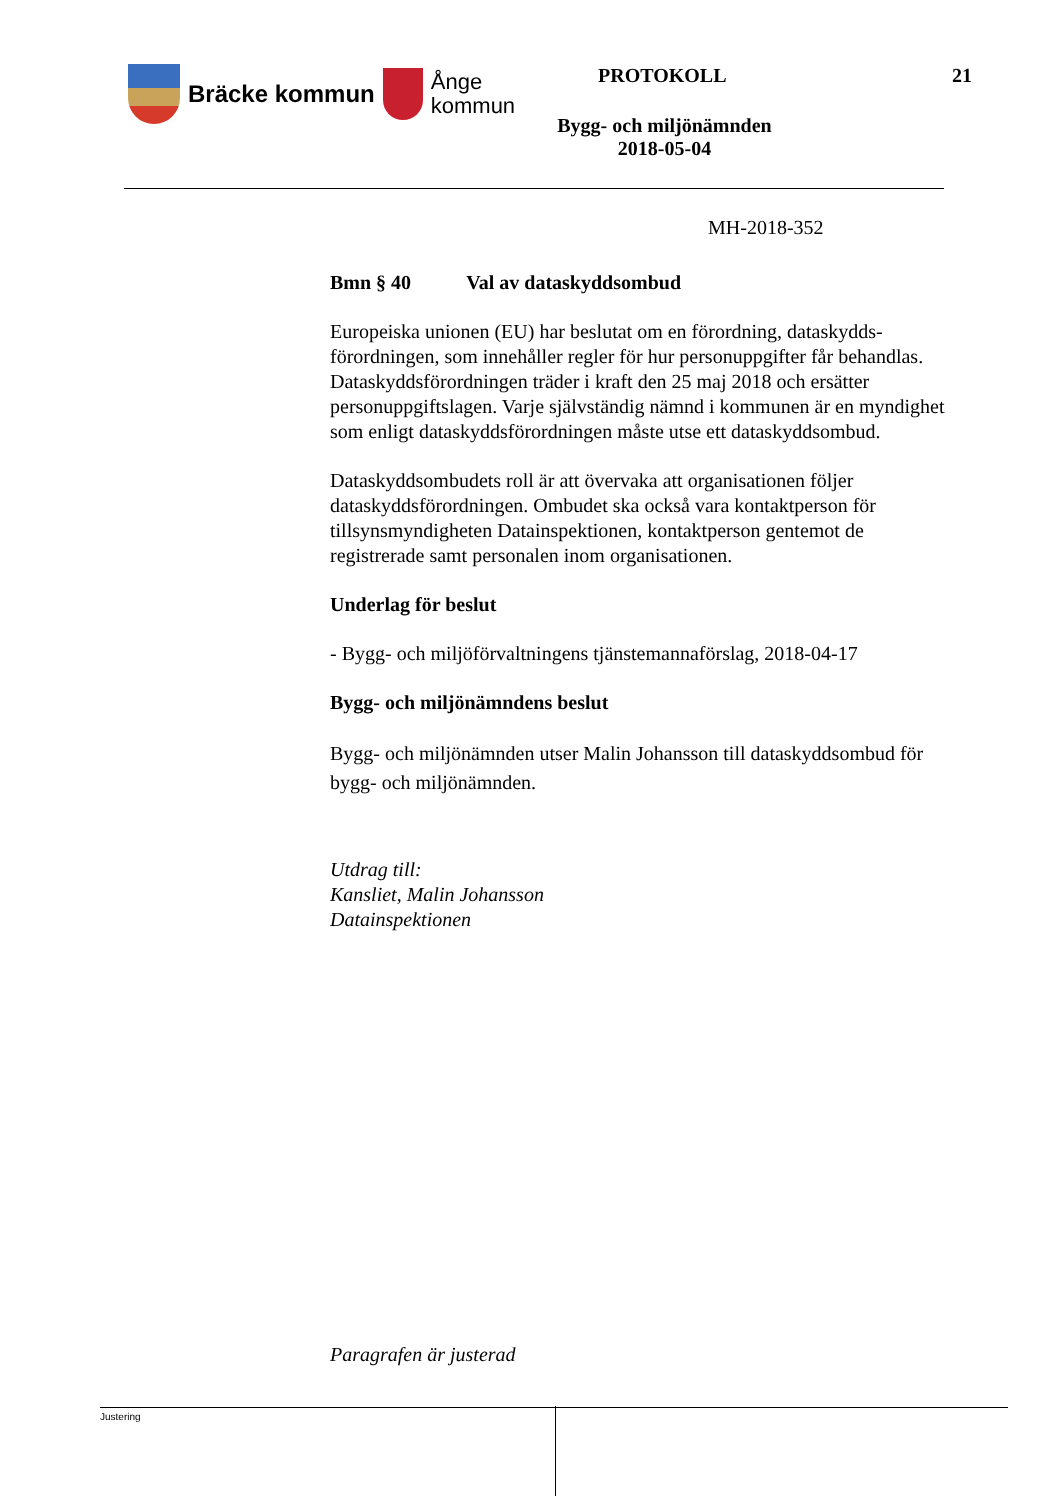Bräcke kommun
Ånge
kommun
PROTOKOLL 21
Bygg- och miljönämnden
2018-05-04
MH-2018-352
Bmn § 40 Val av dataskyddsombud
Europeiska unionen (EU) har beslutat om en förordning, dataskydds-förordningen, som innehåller regler för hur personuppgifter får behandlas. Dataskyddsförordningen träder i kraft den 25 maj 2018 och ersätter personuppgiftslagen. Varje självständig nämnd i kommunen är en myndighet som enligt dataskyddsförordningen måste utse ett dataskyddsombud.
Dataskyddsombudets roll är att övervaka att organisationen följer dataskyddsförordningen. Ombudet ska också vara kontaktperson för tillsynsmyndigheten Datainspektionen, kontaktperson gentemot de registrerade samt personalen inom organisationen.
Underlag för beslut
- Bygg- och miljöförvaltningens tjänstemannaförslag, 2018-04-17
Bygg- och miljönämndens beslut
Bygg- och miljönämnden utser Malin Johansson till dataskyddsombud för bygg- och miljönämnden.
Utdrag till:
Kansliet, Malin Johansson
Datainspektionen
Paragrafen är justerad
Justering